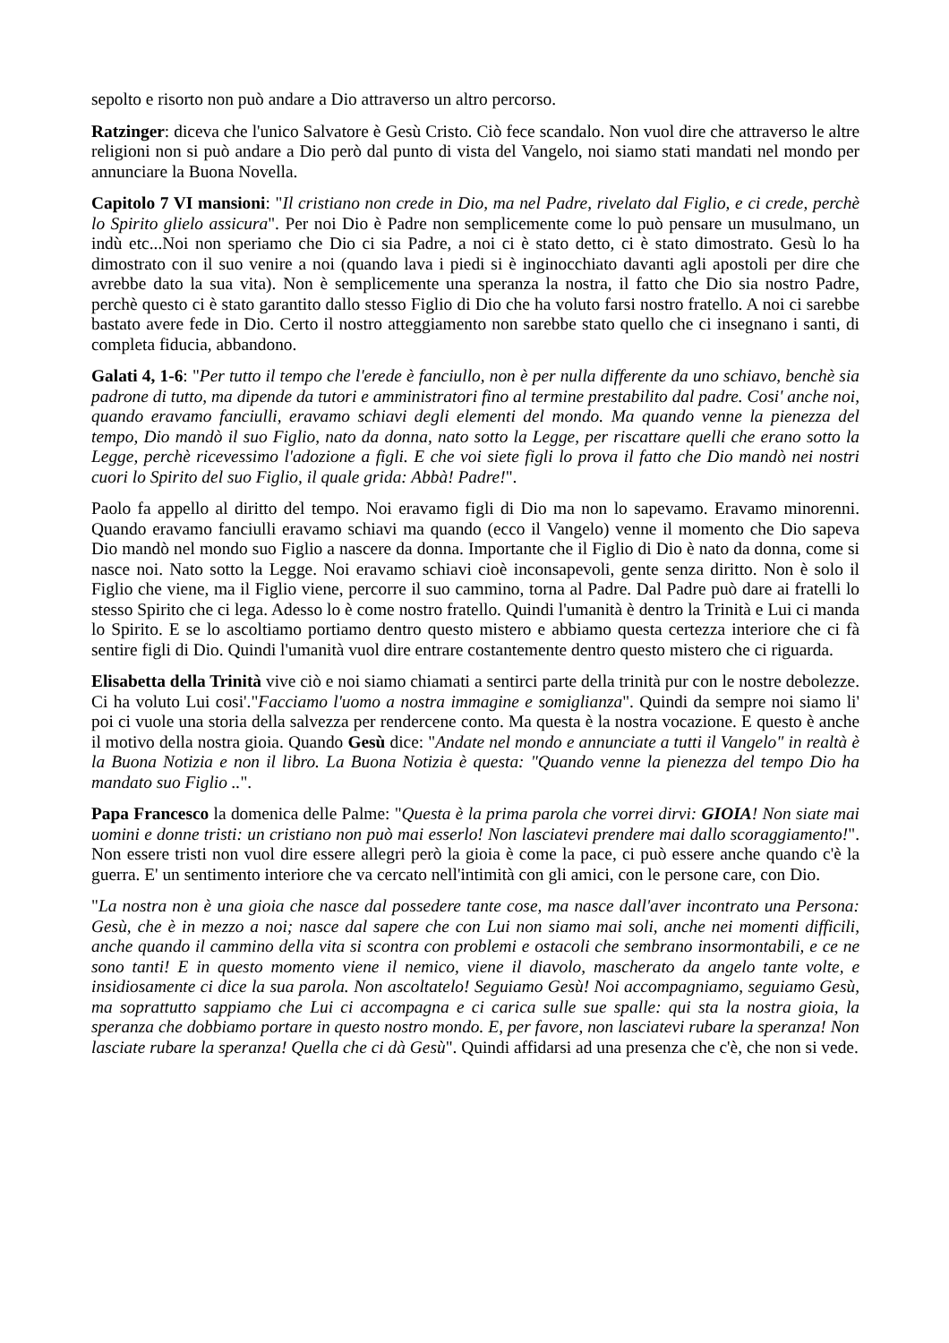sepolto e risorto non può andare a Dio attraverso un altro percorso.
Ratzinger: diceva che l'unico Salvatore è Gesù Cristo. Ciò fece scandalo. Non vuol dire che attraverso le altre religioni non si può andare a Dio però dal punto di vista del Vangelo, noi siamo stati mandati nel mondo per annunciare la Buona Novella.
Capitolo 7 VI mansioni: "Il cristiano non crede in Dio, ma nel Padre, rivelato dal Figlio, e ci crede, perchè lo Spirito glielo assicura". Per noi Dio è Padre non semplicemente come lo può pensare un musulmano, un indù etc...Noi non speriamo che Dio ci sia Padre, a noi ci è stato detto, ci è stato dimostrato. Gesù lo ha dimostrato con il suo venire a noi (quando lava i piedi si è inginocchiato davanti agli apostoli per dire che avrebbe dato la sua vita). Non è semplicemente una speranza la nostra, il fatto che Dio sia nostro Padre, perchè questo ci è stato garantito dallo stesso Figlio di Dio che ha voluto farsi nostro fratello. A noi ci sarebbe bastato avere fede in Dio. Certo il nostro atteggiamento non sarebbe stato quello che ci insegnano i santi, di completa fiducia, abbandono.
Galati 4, 1-6: "Per tutto il tempo che l'erede è fanciullo, non è per nulla differente da uno schiavo, benchè sia padrone di tutto, ma dipende da tutori e amministratori fino al termine prestabilito dal padre. Cosi' anche noi, quando eravamo fanciulli, eravamo schiavi degli elementi del mondo. Ma quando venne la pienezza del tempo, Dio mandò il suo Figlio, nato da donna, nato sotto la Legge, per riscattare quelli che erano sotto la Legge, perchè ricevessimo l'adozione a figli. E che voi siete figli lo prova il fatto che Dio mandò nei nostri cuori lo Spirito del suo Figlio, il quale grida: Abbà! Padre!".
Paolo fa appello al diritto del tempo. Noi eravamo figli di Dio ma non lo sapevamo. Eravamo minorenni. Quando eravamo fanciulli eravamo schiavi ma quando (ecco il Vangelo) venne il momento che Dio sapeva Dio mandò nel mondo suo Figlio a nascere da donna. Importante che il Figlio di Dio è nato da donna, come si nasce noi. Nato sotto la Legge. Noi eravamo schiavi cioè inconsapevoli, gente senza diritto. Non è solo il Figlio che viene, ma il Figlio viene, percorre il suo cammino, torna al Padre. Dal Padre può dare ai fratelli lo stesso Spirito che ci lega. Adesso lo è come nostro fratello. Quindi l'umanità è dentro la Trinità e Lui ci manda lo Spirito. E se lo ascoltiamo portiamo dentro questo mistero e abbiamo questa certezza interiore che ci fà sentire figli di Dio. Quindi l'umanità vuol dire entrare costantemente dentro questo mistero che ci riguarda.
Elisabetta della Trinità vive ciò e noi siamo chiamati a sentirci parte della trinità pur con le nostre debolezze. Ci ha voluto Lui cosi'."Facciamo l'uomo a nostra immagine e somiglianza". Quindi da sempre noi siamo li' poi ci vuole una storia della salvezza per rendercene conto. Ma questa è la nostra vocazione. E questo è anche il motivo della nostra gioia. Quando Gesù dice: "Andate nel mondo e annunciate a tutti il Vangelo" in realtà è la Buona Notizia e non il libro. La Buona Notizia è questa: "Quando venne la pienezza del tempo Dio ha mandato suo Figlio ..".
Papa Francesco la domenica delle Palme: "Questa è la prima parola che vorrei dirvi: GIOIA! Non siate mai uomini e donne tristi: un cristiano non può mai esserlo! Non lasciatevi prendere mai dallo scoraggiamento!". Non essere tristi non vuol dire essere allegri però la gioia è come la pace, ci può essere anche quando c'è la guerra. E' un sentimento interiore che va cercato nell'intimità con gli amici, con le persone care, con Dio.
"La nostra non è una gioia che nasce dal possedere tante cose, ma nasce dall'aver incontrato una Persona: Gesù, che è in mezzo a noi; nasce dal sapere che con Lui non siamo mai soli, anche nei momenti difficili, anche quando il cammino della vita si scontra con problemi e ostacoli che sembrano insormontabili, e ce ne sono tanti! E in questo momento viene il nemico, viene il diavolo, mascherato da angelo tante volte, e insidiosamente ci dice la sua parola. Non ascoltatelo! Seguiamo Gesù! Noi accompagniamo, seguiamo Gesù, ma soprattutto sappiamo che Lui ci accompagna e ci carica sulle sue spalle: qui sta la nostra gioia, la speranza che dobbiamo portare in questo nostro mondo. E, per favore, non lasciatevi rubare la speranza! Non lasciate rubare la speranza! Quella che ci dà Gesù". Quindi affidarsi ad una presenza che c'è, che non si vede.